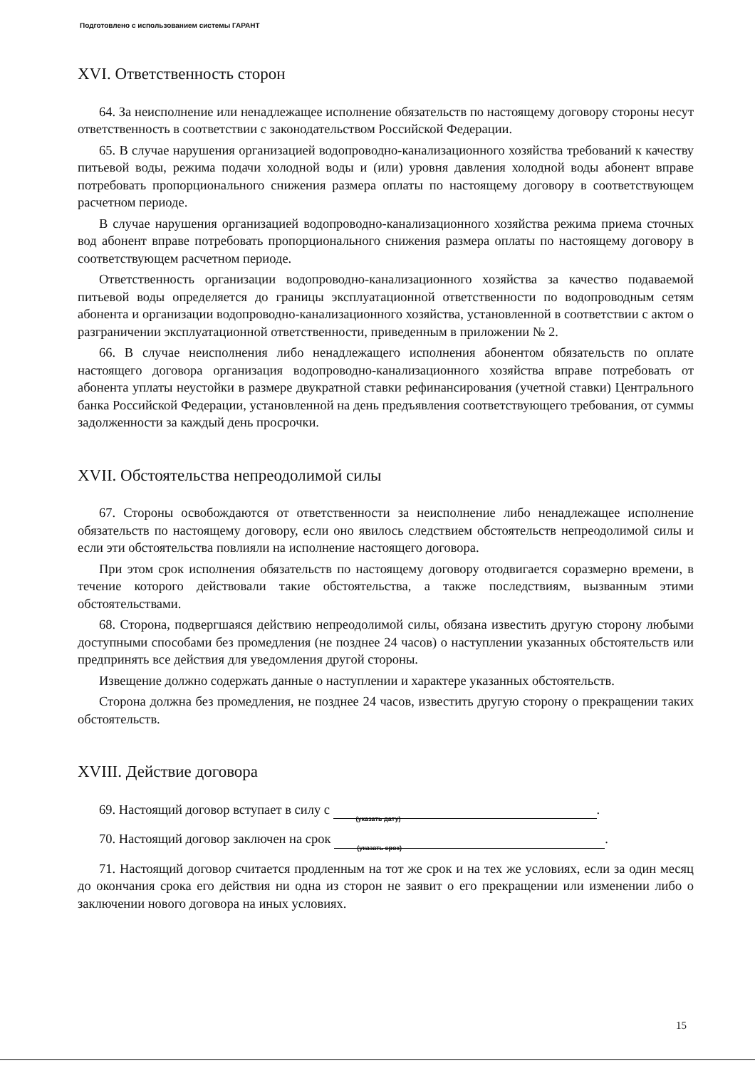Подготовлено с использованием системы ГАРАНТ
XVI. Ответственность сторон
64. За неисполнение или ненадлежащее исполнение обязательств по настоящему договору стороны несут ответственность в соответствии с законодательством Российской Федерации.
65. В случае нарушения организацией водопроводно-канализационного хозяйства требований к качеству питьевой воды, режима подачи холодной воды и (или) уровня давления холодной воды абонент вправе потребовать пропорционального снижения размера оплаты по настоящему договору в соответствующем расчетном периоде.
В случае нарушения организацией водопроводно-канализационного хозяйства режима приема сточных вод абонент вправе потребовать пропорционального снижения размера оплаты по настоящему договору в соответствующем расчетном периоде.
Ответственность организации водопроводно-канализационного хозяйства за качество подаваемой питьевой воды определяется до границы эксплуатационной ответственности по водопроводным сетям абонента и организации водопроводно-канализационного хозяйства, установленной в соответствии с актом о разграничении эксплуатационной ответственности, приведенным в приложении № 2.
66. В случае неисполнения либо ненадлежащего исполнения абонентом обязательств по оплате настоящего договора организация водопроводно-канализационного хозяйства вправе потребовать от абонента уплаты неустойки в размере двукратной ставки рефинансирования (учетной ставки) Центрального банка Российской Федерации, установленной на день предъявления соответствующего требования, от суммы задолженности за каждый день просрочки.
XVII. Обстоятельства непреодолимой силы
67. Стороны освобождаются от ответственности за неисполнение либо ненадлежащее исполнение обязательств по настоящему договору, если оно явилось следствием обстоятельств непреодолимой силы и если эти обстоятельства повлияли на исполнение настоящего договора.
При этом срок исполнения обязательств по настоящему договору отодвигается соразмерно времени, в течение которого действовали такие обстоятельства, а также последствиям, вызванным этими обстоятельствами.
68. Сторона, подвергшаяся действию непреодолимой силы, обязана известить другую сторону любыми доступными способами без промедления (не позднее 24 часов) о наступлении указанных обстоятельств или предпринять все действия для уведомления другой стороны.
Извещение должно содержать данные о наступлении и характере указанных обстоятельств.
Сторона должна без промедления, не позднее 24 часов, известить другую сторону о прекращении таких обстоятельств.
XVIII. Действие договора
69. Настоящий договор вступает в силу с (указать дату).
70. Настоящий договор заключен на срок (указать срок).
71. Настоящий договор считается продленным на тот же срок и на тех же условиях, если за один месяц до окончания срока его действия ни одна из сторон не заявит о его прекращении или изменении либо о заключении нового договора на иных условиях.
15